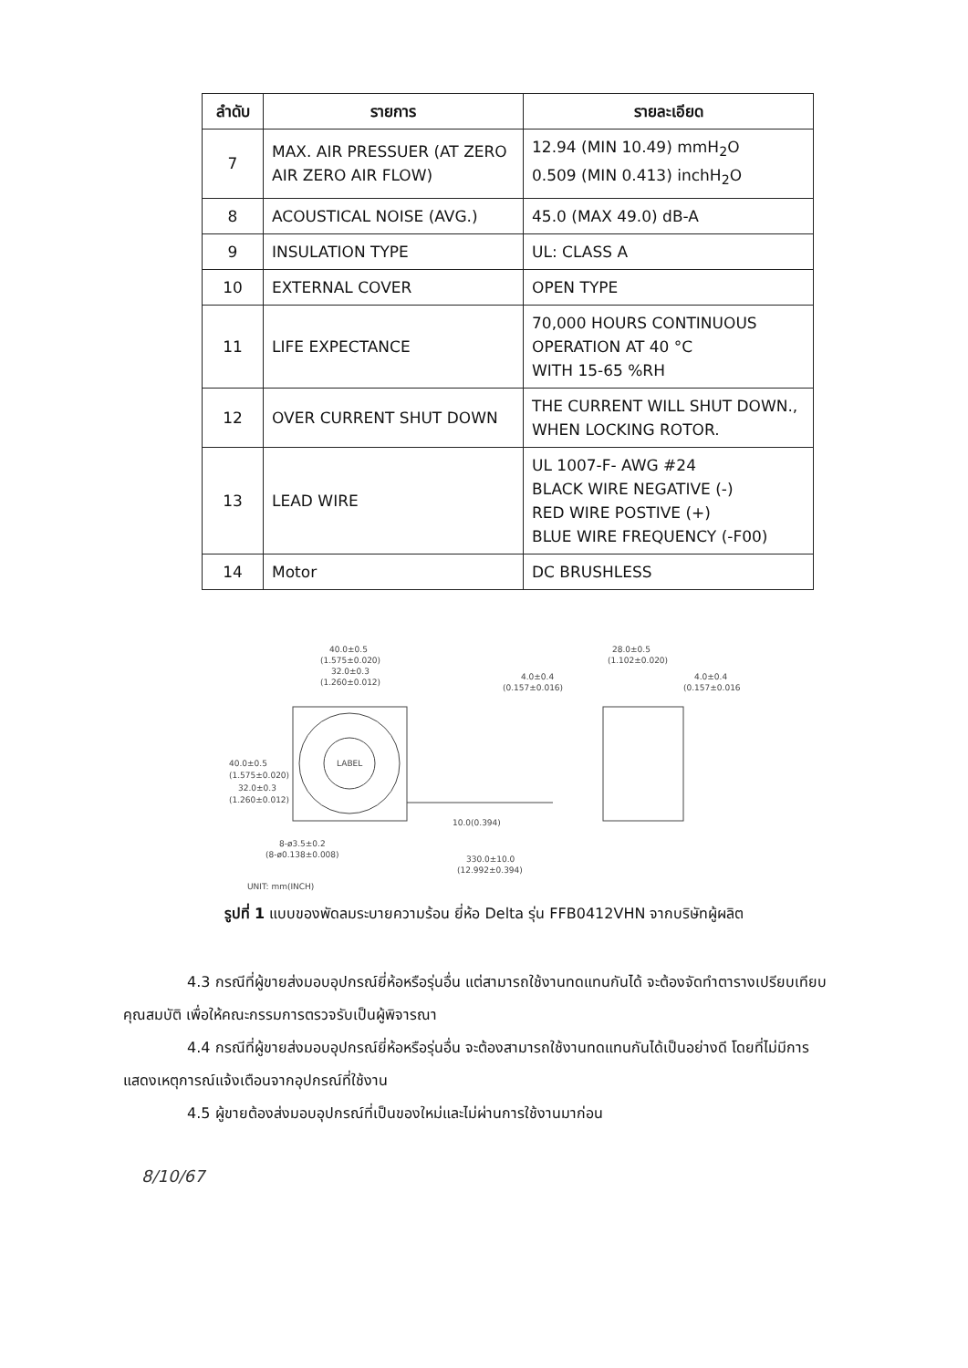| ลำดับ | รายการ | รายละเอียด |
| --- | --- | --- |
| 7 | MAX. AIR PRESSUER (AT ZERO AIR ZERO AIR FLOW) | 12.94 (MIN 10.49) mmH<sub>2</sub>O 0.509 (MIN 0.413) inchH<sub>2</sub>O |
| 8 | ACOUSTICAL NOISE (AVG.) | 45.0 (MAX 49.0) dB-A |
| 9 | INSULATION TYPE | UL: CLASS A |
| 10 | EXTERNAL COVER | OPEN TYPE |
| 11 | LIFE EXPECTANCE | 70,000 HOURS CONTINUOUS OPERATION AT 40 °C WITH 15-65 %RH |
| 12 | OVER CURRENT SHUT DOWN | THE CURRENT WILL SHUT DOWN., WHEN LOCKING ROTOR. |
| 13 | LEAD WIRE | UL 1007-F- AWG #24 BLACK WIRE NEGATIVE (-) RED WIRE POSTIVE (+) BLUE WIRE FREQUENCY (-F00) |
| 14 | Motor | DC BRUSHLESS |
40.0±0.5
(1.575±0.020)
32.0±0.3
(1.260±0.012)
28.0±0.5
(1.102±0.020)
4.0±0.4
(0.157±0.016)
4.0±0.4
(0.157±0.016)
LABEL
40.0±0.5
(1.575±0.020)
32.0±0.3
(1.260±0.012)
10.0(0.394)
8-ø3.5±0.2
(8-ø0.138±0.008)
330.0±10.0
(12.992±0.394)
UNIT: mm(INCH)
รูปที่ 1 แบบของพัดลมระบายความร้อน ยี่ห้อ Delta รุ่น FFB0412VHN จากบริษัทผู้ผลิต
4.3 กรณีที่ผู้ขายส่งมอบอุปกรณ์ยี่ห้อหรือรุ่นอื่น แต่สามารถใช้งานทดแทนกันได้ จะต้องจัดทำตารางเปรียบเทียบคุณสมบัติ เพื่อให้คณะกรรมการตรวจรับเป็นผู้พิจารณา
4.4 กรณีที่ผู้ขายส่งมอบอุปกรณ์ยี่ห้อหรือรุ่นอื่น จะต้องสามารถใช้งานทดแทนกันได้เป็นอย่างดี โดยที่ไม่มีการแสดงเหตุการณ์แจ้งเตือนจากอุปกรณ์ที่ใช้งาน
4.5 ผู้ขายต้องส่งมอบอุปกรณ์ที่เป็นของใหม่และไม่ผ่านการใช้งานมาก่อน
8/10/67